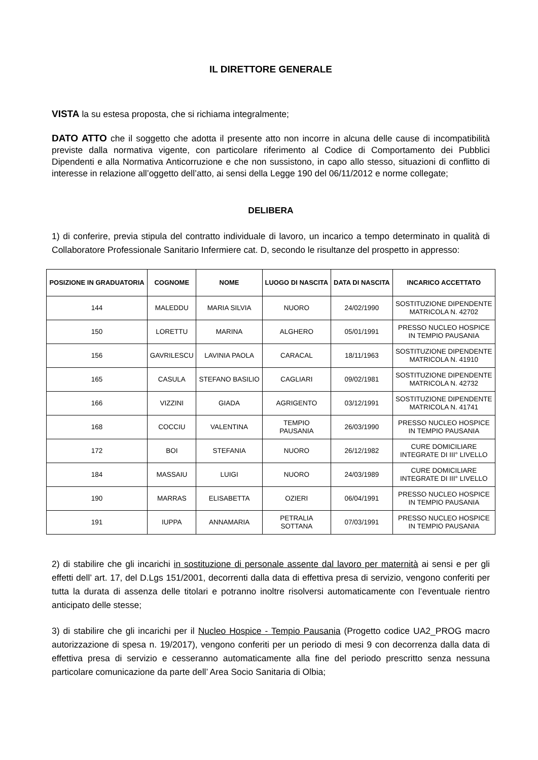IL DIRETTORE GENERALE
VISTA la su estesa proposta, che si richiama integralmente;
DATO ATTO che il soggetto che adotta il presente atto non incorre in alcuna delle cause di incompatibilità previste dalla normativa vigente, con particolare riferimento al Codice di Comportamento dei Pubblici Dipendenti e alla Normativa Anticorruzione e che non sussistono, in capo allo stesso, situazioni di conflitto di interesse in relazione all’oggetto dell’atto, ai sensi della Legge 190 del 06/11/2012 e norme collegate;
DELIBERA
1) di conferire, previa stipula del contratto individuale di lavoro, un incarico a tempo determinato in qualità di Collaboratore Professionale Sanitario Infermiere cat. D, secondo le risultanze del prospetto in appresso:
| POSIZIONE IN GRADUATORIA | COGNOME | NOME | LUOGO DI NASCITA | DATA DI NASCITA | INCARICO ACCETTATO |
| --- | --- | --- | --- | --- | --- |
| 144 | MALEDDU | MARIA SILVIA | NUORO | 24/02/1990 | SOSTITUZIONE DIPENDENTE MATRICOLA N. 42702 |
| 150 | LORETTU | MARINA | ALGHERO | 05/01/1991 | PRESSO NUCLEO HOSPICE IN TEMPIO PAUSANIA |
| 156 | GAVRILESCU | LAVINIA PAOLA | CARACAL | 18/11/1963 | SOSTITUZIONE DIPENDENTE MATRICOLA N. 41910 |
| 165 | CASULA | STEFANO BASILIO | CAGLIARI | 09/02/1981 | SOSTITUZIONE DIPENDENTE MATRICOLA N. 42732 |
| 166 | VIZZINI | GIADA | AGRIGENTO | 03/12/1991 | SOSTITUZIONE DIPENDENTE MATRICOLA N. 41741 |
| 168 | COCCIU | VALENTINA | TEMPIO PAUSANIA | 26/03/1990 | PRESSO NUCLEO HOSPICE IN TEMPIO PAUSANIA |
| 172 | BOI | STEFANIA | NUORO | 26/12/1982 | CURE DOMICILIARE INTEGRATE DI III° LIVELLO |
| 184 | MASSAIU | LUIGI | NUORO | 24/03/1989 | CURE DOMICILIARE INTEGRATE DI III° LIVELLO |
| 190 | MARRAS | ELISABETTA | OZIERI | 06/04/1991 | PRESSO NUCLEO HOSPICE IN TEMPIO PAUSANIA |
| 191 | IUPPA | ANNAMARIA | PETRALIA SOTTANA | 07/03/1991 | PRESSO NUCLEO HOSPICE IN TEMPIO PAUSANIA |
2) di stabilire che gli incarichi in sostituzione di personale assente dal lavoro per maternità ai sensi e per gli effetti dell’ art. 17, del D.Lgs 151/2001, decorrenti dalla data di effettiva presa di servizio, vengono conferiti per tutta la durata di assenza delle titolari e potranno inoltre risolversi automaticamente con l’eventuale rientro anticipato delle stesse;
3) di stabilire che gli incarichi per il Nucleo Hospice - Tempio Pausania (Progetto codice UA2_PROG macro autorizzazione di spesa n. 19/2017), vengono conferiti per un periodo di mesi 9 con decorrenza dalla data di effettiva presa di servizio e cesseranno automaticamente alla fine del periodo prescritto senza nessuna particolare comunicazione da parte dell’ Area Socio Sanitaria di Olbia;